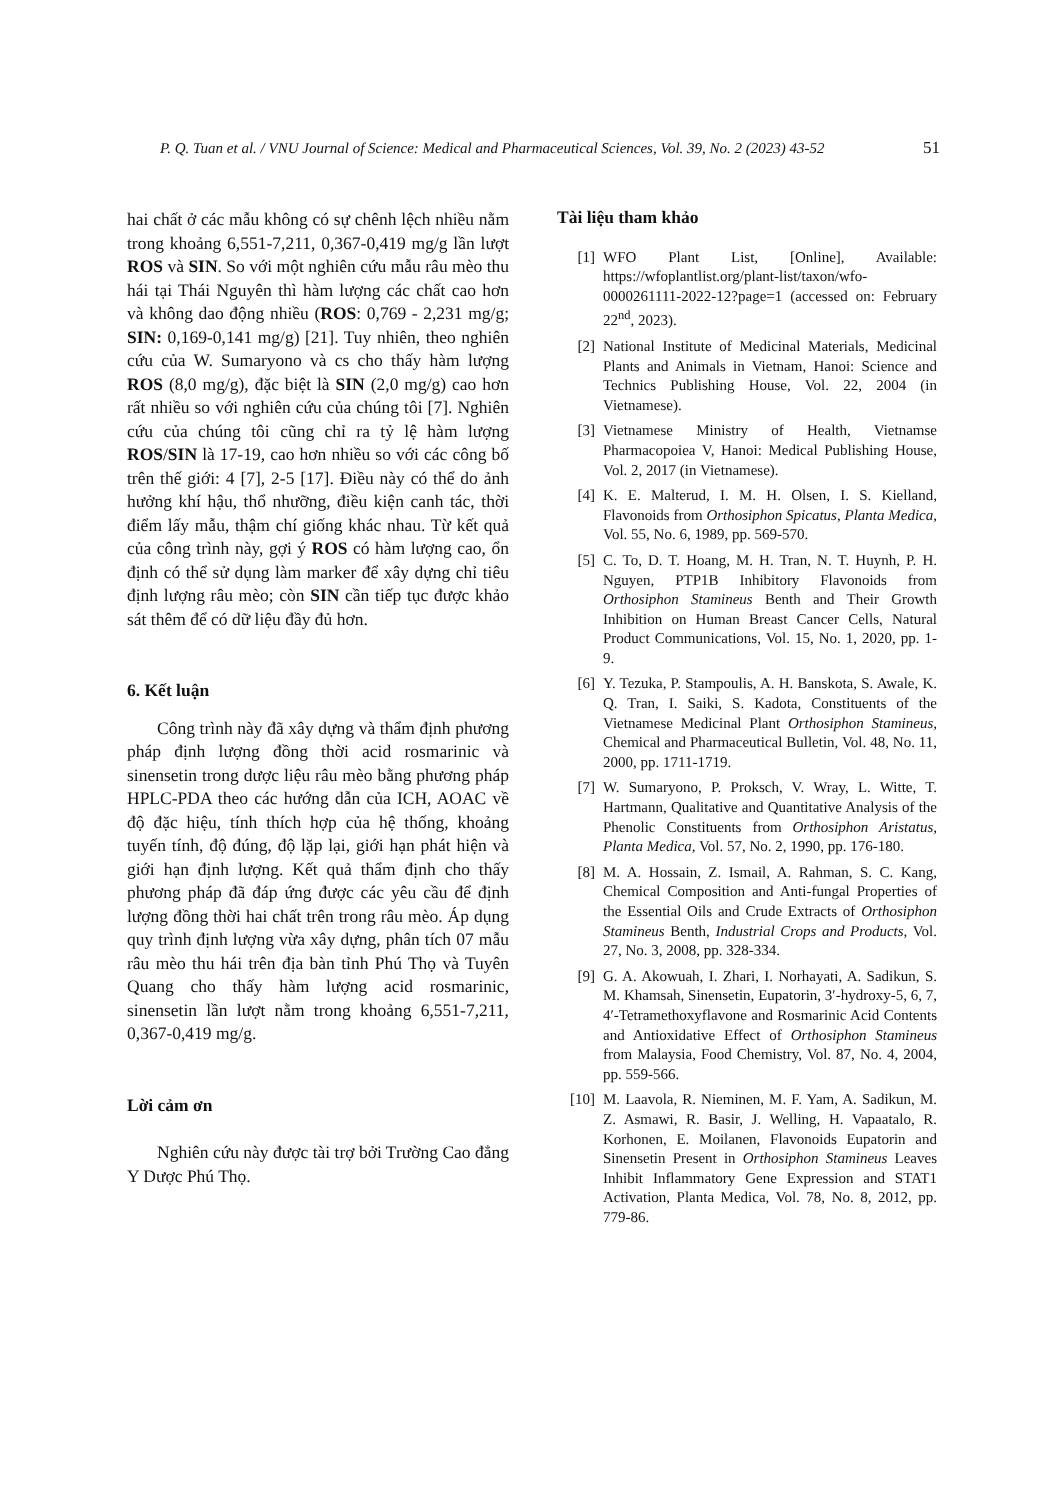P. Q. Tuan et al. / VNU Journal of Science: Medical and Pharmaceutical Sciences, Vol. 39, No. 2 (2023) 43-52 51
hai chất ở các mẫu không có sự chênh lệch nhiều nằm trong khoảng 6,551-7,211, 0,367-0,419 mg/g lần lượt ROS và SIN. So với một nghiên cứu mẫu râu mèo thu hái tại Thái Nguyên thì hàm lượng các chất cao hơn và không dao động nhiều (ROS: 0,769 - 2,231 mg/g; SIN: 0,169-0,141 mg/g) [21]. Tuy nhiên, theo nghiên cứu của W. Sumaryono và cs cho thấy hàm lượng ROS (8,0 mg/g), đặc biệt là SIN (2,0 mg/g) cao hơn rất nhiều so với nghiên cứu của chúng tôi [7]. Nghiên cứu của chúng tôi cũng chỉ ra tỷ lệ hàm lượng ROS/SIN là 17-19, cao hơn nhiều so với các công bố trên thế giới: 4 [7], 2-5 [17]. Điều này có thể do ảnh hưởng khí hậu, thổ nhưỡng, điều kiện canh tác, thời điểm lấy mẫu, thậm chí giống khác nhau. Từ kết quả của công trình này, gợi ý ROS có hàm lượng cao, ổn định có thể sử dụng làm marker để xây dựng chỉ tiêu định lượng râu mèo; còn SIN cần tiếp tục được khảo sát thêm để có dữ liệu đầy đủ hơn.
6. Kết luận
Công trình này đã xây dựng và thẩm định phương pháp định lượng đồng thời acid rosmarinic và sinensetin trong dược liệu râu mèo bằng phương pháp HPLC-PDA theo các hướng dẫn của ICH, AOAC về độ đặc hiệu, tính thích hợp của hệ thống, khoảng tuyến tính, độ đúng, độ lặp lại, giới hạn phát hiện và giới hạn định lượng. Kết quả thẩm định cho thấy phương pháp đã đáp ứng được các yêu cầu để định lượng đồng thời hai chất trên trong râu mèo. Áp dụng quy trình định lượng vừa xây dựng, phân tích 07 mẫu râu mèo thu hái trên địa bàn tỉnh Phú Thọ và Tuyên Quang cho thấy hàm lượng acid rosmarinic, sinensetin lần lượt nằm trong khoảng 6,551-7,211, 0,367-0,419 mg/g.
Lời cảm ơn
Nghiên cứu này được tài trợ bởi Trường Cao đẳng Y Dược Phú Thọ.
Tài liệu tham khảo
[1] WFO Plant List, [Online], Available: https://wfoplantlist.org/plant-list/taxon/wfo-0000261111-2022-12?page=1 (accessed on: February 22<sup>nd</sup>, 2023).
[2] National Institute of Medicinal Materials, Medicinal Plants and Animals in Vietnam, Hanoi: Science and Technics Publishing House, Vol. 22, 2004 (in Vietnamese).
[3] Vietnamese Ministry of Health, Vietnamse Pharmacopoiea V, Hanoi: Medical Publishing House, Vol. 2, 2017 (in Vietnamese).
[4] K. E. Malterud, I. M. H. Olsen, I. S. Kielland, Flavonoids from Orthosiphon Spicatus, Planta Medica, Vol. 55, No. 6, 1989, pp. 569-570.
[5] C. To, D. T. Hoang, M. H. Tran, N. T. Huynh, P. H. Nguyen, PTP1B Inhibitory Flavonoids from Orthosiphon Stamineus Benth and Their Growth Inhibition on Human Breast Cancer Cells, Natural Product Communications, Vol. 15, No. 1, 2020, pp. 1-9.
[6] Y. Tezuka, P. Stampoulis, A. H. Banskota, S. Awale, K. Q. Tran, I. Saiki, S. Kadota, Constituents of the Vietnamese Medicinal Plant Orthosiphon Stamineus, Chemical and Pharmaceutical Bulletin, Vol. 48, No. 11, 2000, pp. 1711-1719.
[7] W. Sumaryono, P. Proksch, V. Wray, L. Witte, T. Hartmann, Qualitative and Quantitative Analysis of the Phenolic Constituents from Orthosiphon Aristatus, Planta Medica, Vol. 57, No. 2, 1990, pp. 176-180.
[8] M. A. Hossain, Z. Ismail, A. Rahman, S. C. Kang, Chemical Composition and Anti-fungal Properties of the Essential Oils and Crude Extracts of Orthosiphon Stamineus Benth, Industrial Crops and Products, Vol. 27, No. 3, 2008, pp. 328-334.
[9] G. A. Akowuah, I. Zhari, I. Norhayati, A. Sadikun, S. M. Khamsah, Sinensetin, Eupatorin, 3′-hydroxy-5, 6, 7, 4′-Tetramethoxyflavone and Rosmarinic Acid Contents and Antioxidative Effect of Orthosiphon Stamineus from Malaysia, Food Chemistry, Vol. 87, No. 4, 2004, pp. 559-566.
[10] M. Laavola, R. Nieminen, M. F. Yam, A. Sadikun, M. Z. Asmawi, R. Basir, J. Welling, H. Vapaatalo, R. Korhonen, E. Moilanen, Flavonoids Eupatorin and Sinensetin Present in Orthosiphon Stamineus Leaves Inhibit Inflammatory Gene Expression and STAT1 Activation, Planta Medica, Vol. 78, No. 8, 2012, pp. 779-86.